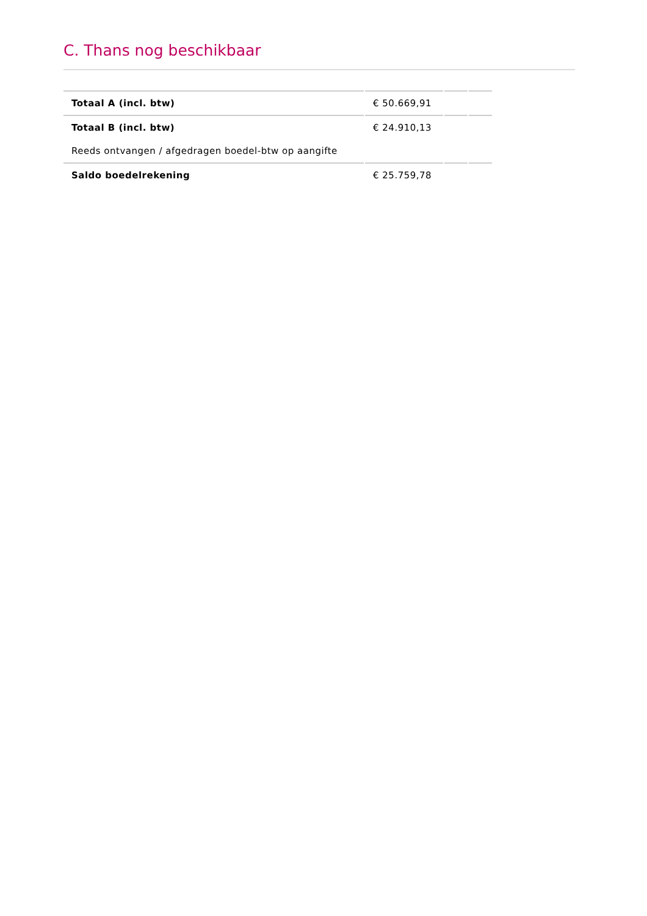C. Thans nog beschikbaar
| Totaal A (incl. btw) | € 50.669,91 | | |
| Totaal B (incl. btw) | € 24.910,13 | | |
| Reeds ontvangen / afgedragen boedel-btw op aangifte | | | |
| Saldo boedelrekening | € 25.759,78 | | |